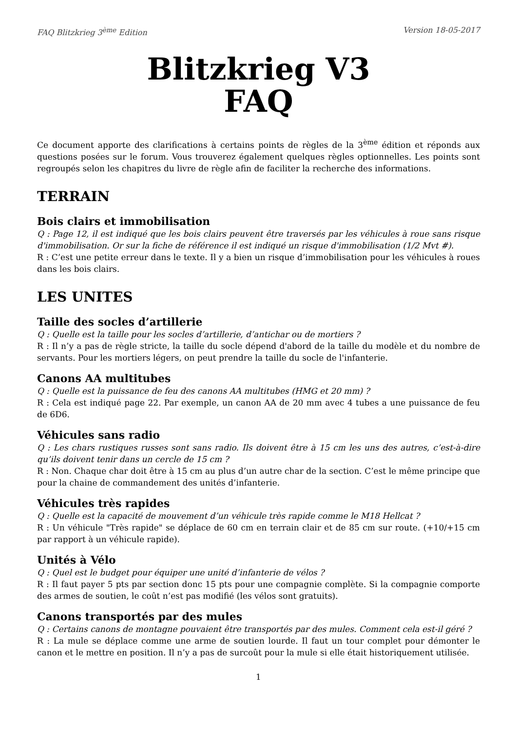FAQ Blitzkrieg 3<sup>ème</sup> Edition Version 18-05-2017
Blitzkrieg V3
FAQ
Ce document apporte des clarifications à certains points de règles de la 3<sup>ème</sup> édition et réponds aux questions posées sur le forum. Vous trouverez également quelques règles optionnelles. Les points sont regroupés selon les chapitres du livre de règle afin de faciliter la recherche des informations.
TERRAIN
Bois clairs et immobilisation
Q : Page 12, il est indiqué que les bois clairs peuvent être traversés par les véhicules à roue sans risque d'immobilisation. Or sur la fiche de référence il est indiqué un risque d'immobilisation (1/2 Mvt #).
R : C’est une petite erreur dans le texte. Il y a bien un risque d’immobilisation pour les véhicules à roues dans les bois clairs.
LES UNITES
Taille des socles d’artillerie
Q : Quelle est la taille pour les socles d’artillerie, d’antichar ou de mortiers ?
R : Il n’y a pas de règle stricte, la taille du socle dépend d'abord de la taille du modèle et du nombre de servants. Pour les mortiers légers, on peut prendre la taille du socle de l'infanterie.
Canons AA multitubes
Q : Quelle est la puissance de feu des canons AA multitubes (HMG et 20 mm) ?
R : Cela est indiqué page 22. Par exemple, un canon AA de 20 mm avec 4 tubes a une puissance de feu de 6D6.
Véhicules sans radio
Q : Les chars rustiques russes sont sans radio. Ils doivent être à 15 cm les uns des autres, c’est-à-dire qu’ils doivent tenir dans un cercle de 15 cm ?
R : Non. Chaque char doit être à 15 cm au plus d’un autre char de la section. C’est le même principe que pour la chaine de commandement des unités d’infanterie.
Véhicules très rapides
Q : Quelle est la capacité de mouvement d’un véhicule très rapide comme le M18 Hellcat ?
R : Un véhicule "Très rapide" se déplace de 60 cm en terrain clair et de 85 cm sur route. (+10/+15 cm par rapport à un véhicule rapide).
Unités à Vélo
Q : Quel est le budget pour équiper une unité d’infanterie de vélos ?
R : Il faut payer 5 pts par section donc 15 pts pour une compagnie complète. Si la compagnie comporte des armes de soutien, le coût n’est pas modifié (les vélos sont gratuits).
Canons transportés par des mules
Q : Certains canons de montagne pouvaient être transportés par des mules. Comment cela est-il géré ?
R : La mule se déplace comme une arme de soutien lourde. Il faut un tour complet pour démonter le canon et le mettre en position. Il n’y a pas de surcoût pour la mule si elle était historiquement utilisée.
1